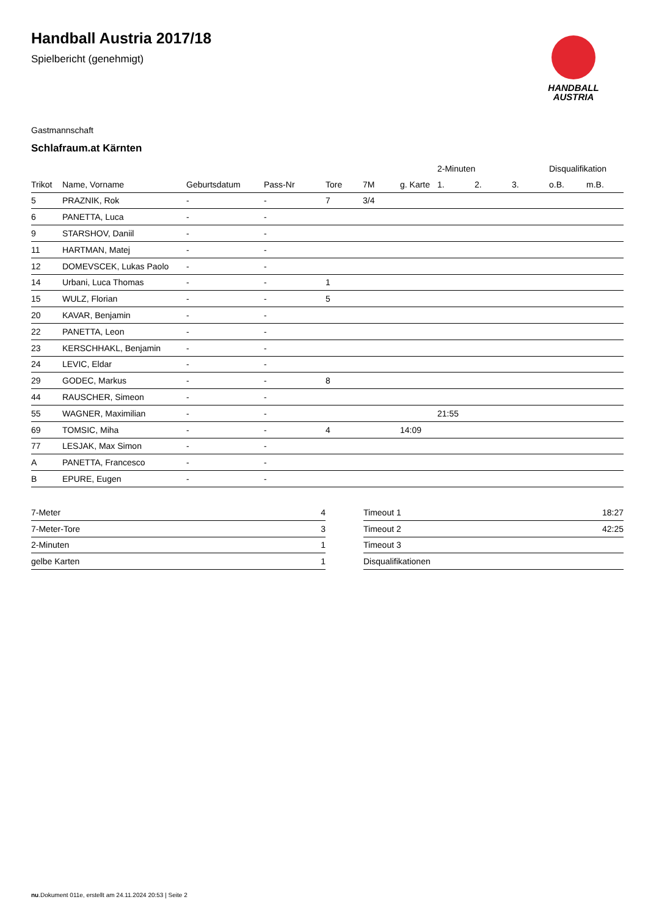Handball Austria 2017/18
Spielbericht (genehmigt)
HANDBALL
AUSTRIA
Gastmannschaft
Schlafraum.at Kärnten
| | | | | | | | 2-Minuten | | | Disqualifikation | |
| --- | --- | --- | --- | --- | --- | --- | --- | --- | --- | --- | --- |
| Trikot | Name, Vorname | Geburtsdatum | Pass-Nr | Tore | 7M | g. Karte | 1. | 2. | 3. | o.B. | m.B. |
| 5 | PRAZNIK, Rok | - | - | 7 | 3/4 | | | | | | |
| 6 | PANETTA, Luca | - | - | | | | | | | | |
| 9 | STARSHOV, Daniil | - | - | | | | | | | | |
| 11 | HARTMAN, Matej | - | - | | | | | | | | |
| 12 | DOMEVSCEK, Lukas Paolo | - | - | | | | | | | | |
| 14 | Urbani, Luca Thomas | - | - | 1 | | | | | | | |
| 15 | WULZ, Florian | - | - | 5 | | | | | | | |
| 20 | KAVAR, Benjamin | - | - | | | | | | | | |
| 22 | PANETTA, Leon | - | - | | | | | | | | |
| 23 | KERSCHHAKL, Benjamin | - | - | | | | | | | | |
| 24 | LEVIC, Eldar | - | - | | | | | | | | |
| 29 | GODEC, Markus | - | - | 8 | | | | | | | |
| 44 | RAUSCHER, Simeon | - | - | | | | | | | | |
| 55 | WAGNER, Maximilian | - | - | | | | 21:55 | | | | |
| 69 | TOMSIC, Miha | - | - | 4 | | 14:09 | | | | | |
| 77 | LESJAK, Max Simon | - | - | | | | | | | | |
| A | PANETTA, Francesco | - | - | | | | | | | | |
| B | EPURE, Eugen | - | - | | | | | | | | |
| 7-Meter | 4 |
| 7-Meter-Tore | 3 |
| 2-Minuten | 1 |
| gelbe Karten | 1 |
| Timeout 1 | 18:27 |
| Timeout 2 | 42:25 |
| Timeout 3 | |
| Disqualifikationen | |
nu.Dokument 011e, erstellt am 24.11.2024 20:53 | Seite 2